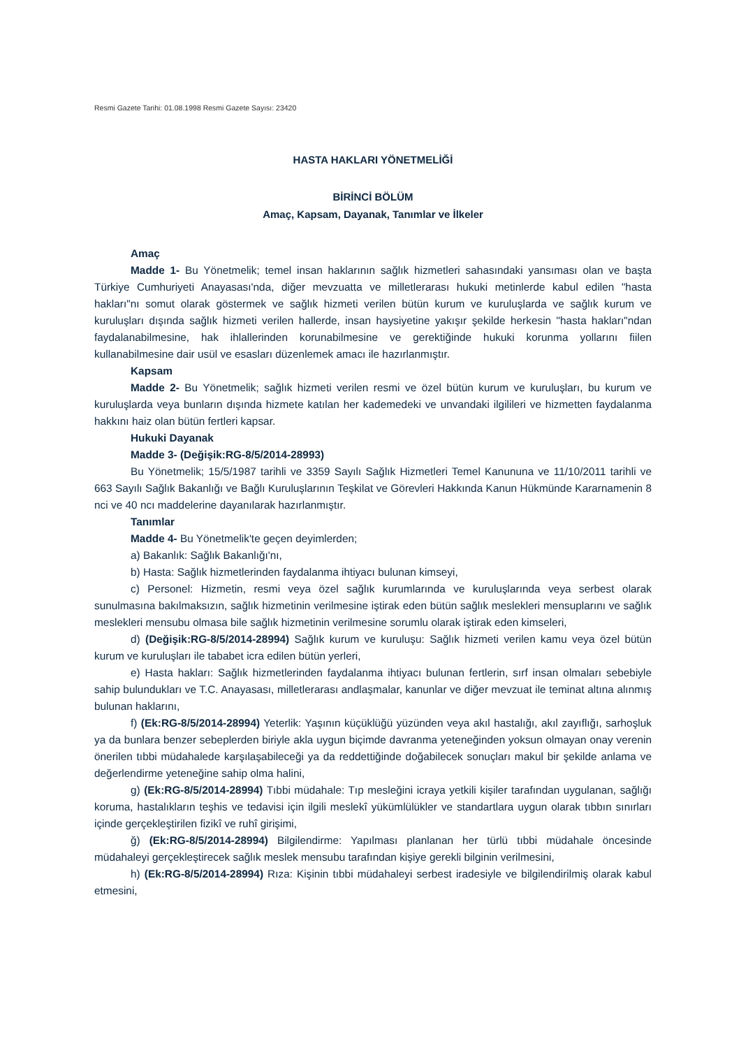Resmi Gazete Tarihi: 01.08.1998 Resmi Gazete Sayısı: 23420
HASTA HAKLARI YÖNETMELİĞİ
BİRİNCİ BÖLÜM
Amaç, Kapsam, Dayanak, Tanımlar ve İlkeler
Amaç
Madde 1- Bu Yönetmelik; temel insan haklarının sağlık hizmetleri sahasındaki yansıması olan ve başta Türkiye Cumhuriyeti Anayasası'nda, diğer mevzuatta ve milletlerarası hukuki metinlerde kabul edilen "hasta hakları"nı somut olarak göstermek ve sağlık hizmeti verilen bütün kurum ve kuruluşlarda ve sağlık kurum ve kuruluşları dışında sağlık hizmeti verilen hallerde, insan haysiyetine yakışır şekilde herkesin "hasta hakları"ndan faydalanabilmesine, hak ihlallerinden korunabilmesine ve gerektiğinde hukuki korunma yollarını fiilen kullanabilmesine dair usül ve esasları düzenlemek amacı ile hazırlanmıştır.
Kapsam
Madde 2- Bu Yönetmelik; sağlık hizmeti verilen resmi ve özel bütün kurum ve kuruluşları, bu kurum ve kuruluşlarda veya bunların dışında hizmete katılan her kademedeki ve unvandaki ilgilileri ve hizmetten faydalanma hakkını haiz olan bütün fertleri kapsar.
Hukuki Dayanak
Madde 3- (Değişik:RG-8/5/2014-28993)
Bu Yönetmelik; 15/5/1987 tarihli ve 3359 Sayılı Sağlık Hizmetleri Temel Kanununa ve 11/10/2011 tarihli ve 663 Sayılı Sağlık Bakanlığı ve Bağlı Kuruluşlarının Teşkilat ve Görevleri Hakkında Kanun Hükmünde Kararnamenin 8 nci ve 40 ncı maddelerine dayanılarak hazırlanmıştır.
Tanımlar
Madde 4- Bu Yönetmelik'te geçen deyimlerden;
a) Bakanlık: Sağlık Bakanlığı'nı,
b) Hasta: Sağlık hizmetlerinden faydalanma ihtiyacı bulunan kimseyi,
c) Personel: Hizmetin, resmi veya özel sağlık kurumlarında ve kuruluşlarında veya serbest olarak sunulmasına bakılmaksızın, sağlık hizmetinin verilmesine iştirak eden bütün sağlık meslekleri mensuplarını ve sağlık meslekleri mensubu olmasa bile sağlık hizmetinin verilmesine sorumlu olarak iştirak eden kimseleri,
d) (Değişik:RG-8/5/2014-28994) Sağlık kurum ve kuruluşu: Sağlık hizmeti verilen kamu veya özel bütün kurum ve kuruluşları ile tababet icra edilen bütün yerleri,
e) Hasta hakları: Sağlık hizmetlerinden faydalanma ihtiyacı bulunan fertlerin, sırf insan olmaları sebebiyle sahip bulundukları ve T.C. Anayasası, milletlerarası andlaşmalar, kanunlar ve diğer mevzuat ile teminat altına alınmış bulunan haklarını,
f) (Ek:RG-8/5/2014-28994) Yeterlik: Yaşının küçüklüğü yüzünden veya akıl hastalığı, akıl zayıflığı, sarhoşluk ya da bunlara benzer sebeplerden biriyle akla uygun biçimde davranma yeteneğinden yoksun olmayan onay verenin önerilen tıbbi müdahalede karşılaşabileceği ya da reddettiğinde doğabilecek sonuçları makul bir şekilde anlama ve değerlendirme yeteneğine sahip olma halini,
g) (Ek:RG-8/5/2014-28994) Tıbbi müdahale: Tıp mesleğini icraya yetkili kişiler tarafından uygulanan, sağlığı koruma, hastalıkların teşhis ve tedavisi için ilgili meslekî yükümlülükler ve standartlara uygun olarak tıbbın sınırları içinde gerçekleştirilen fizikî ve ruhî girişimi,
ğ) (Ek:RG-8/5/2014-28994) Bilgilendirme: Yapılması planlanan her türlü tıbbi müdahale öncesinde müdahaleyi gerçekleştirecek sağlık meslek mensubu tarafından kişiye gerekli bilginin verilmesini,
h) (Ek:RG-8/5/2014-28994) Rıza: Kişinin tıbbi müdahaleyi serbest iradesiyle ve bilgilendirilmiş olarak kabul etmesini,